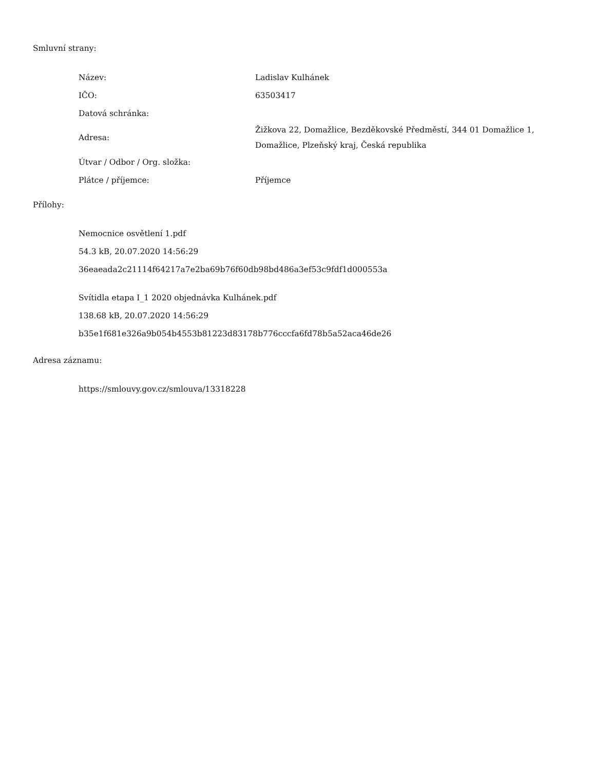Smluvní strany:
| Název: | Ladislav Kulhánek |
| IČO: | 63503417 |
| Datová schránka: | |
| Adresa: | Žižkova 22, Domažlice, Bezděkovské Předměstí, 344 01 Domažlice 1, Domažlice, Plzeňský kraj, Česká republika |
| Útvar / Odbor / Org. složka: | |
| Plátce / příjemce: | Příjemce |
Přílohy:
Nemocnice osvětlení 1.pdf
54.3 kB, 20.07.2020 14:56:29
36eaeada2c21114f64217a7e2ba69b76f60db98bd486a3ef53c9fdf1d000553a
Svítidla etapa I_1 2020 objednávka Kulhánek.pdf
138.68 kB, 20.07.2020 14:56:29
b35e1f681e326a9b054b4553b81223d83178b776cccfa6fd78b5a52aca46de26
Adresa záznamu:
https://smlouvy.gov.cz/smlouva/13318228